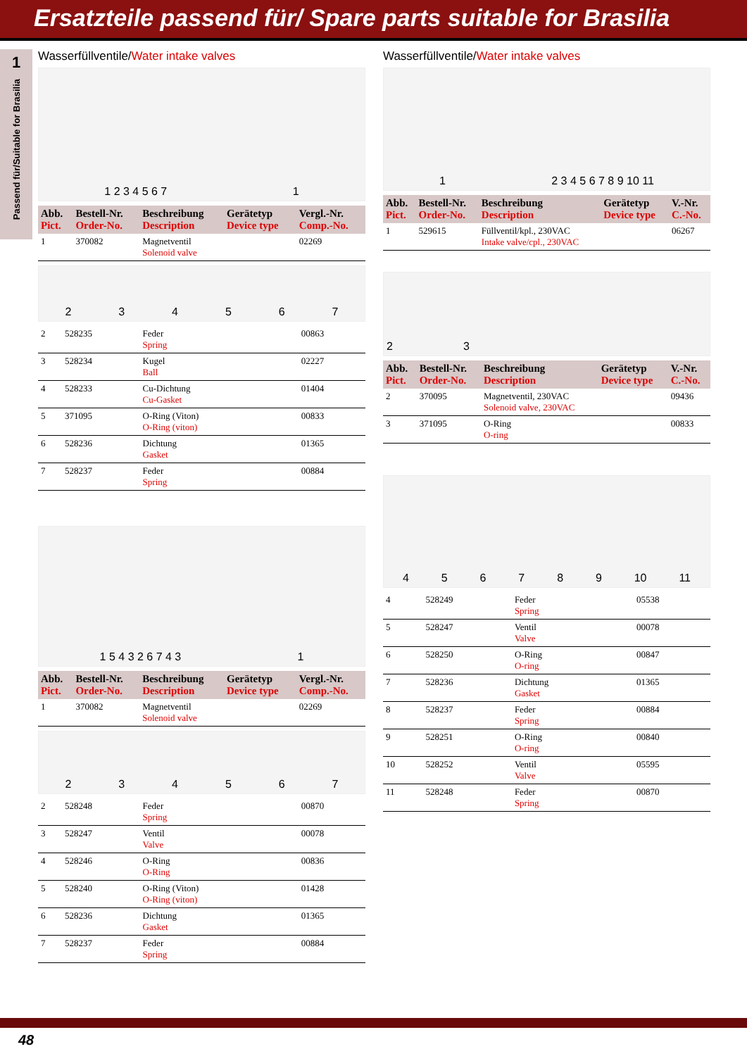Ersatzteile passend für/ Spare parts suitable for Brasilia
1
Passend für/Suitable for Brasilia
Wasserfüllventile/Water intake valves
1 2 3 4 5 6 7 1
| Abb. Pict. | Bestell-Nr. Order-No. | Beschreibung Description | Gerätetyp Device type | Vergl.-Nr. Comp.-No. |
| --- | --- | --- | --- | --- |
| 1 | 370082 | Magnetventil Solenoid valve | | 02269 |
234567
| 2 | 528235 | Feder Spring | | 00863 |
| 3 | 528234 | Kugel Ball | | 02227 |
| 4 | 528233 | Cu-Dichtung Cu-Gasket | | 01404 |
| 5 | 371095 | O-Ring (Viton) O-Ring (viton) | | 00833 |
| 6 | 528236 | Dichtung Gasket | | 01365 |
| 7 | 528237 | Feder Spring | | 00884 |
1 5 4 3 2 6 7 4 3 1
| Abb. Pict. | Bestell-Nr. Order-No. | Beschreibung Description | Gerätetyp Device type | Vergl.-Nr. Comp.-No. |
| --- | --- | --- | --- | --- |
| 1 | 370082 | Magnetventil Solenoid valve | | 02269 |
234567
| 2 | 528248 | Feder Spring | | 00870 |
| 3 | 528247 | Ventil Valve | | 00078 |
| 4 | 528246 | O-Ring O-Ring | | 00836 |
| 5 | 528240 | O-Ring (Viton) O-Ring (viton) | | 01428 |
| 6 | 528236 | Dichtung Gasket | | 01365 |
| 7 | 528237 | Feder Spring | | 00884 |
Wasserfüllventile/Water intake valves
1 2 3 4 5 6 7 8 9 10 11
| Abb. Pict. | Bestell-Nr. Order-No. | Beschreibung Description | Gerätetyp Device type | V.-Nr. C.-No. |
| --- | --- | --- | --- | --- |
| 1 | 529615 | Füllventil/kpl., 230VAC Intake valve/cpl., 230VAC | | 06267 |
23
| Abb. Pict. | Bestell-Nr. Order-No. | Beschreibung Description | Gerätetyp Device type | V.-Nr. C.-No. |
| --- | --- | --- | --- | --- |
| 2 | 370095 | Magnetventil, 230VAC Solenoid valve, 230VAC | | 09436 |
| 3 | 371095 | O-Ring O-ring | | 00833 |
456789 10 11
| 4 | 528249 | Feder Spring | | 05538 |
| 5 | 528247 | Ventil Valve | | 00078 |
| 6 | 528250 | O-Ring O-ring | | 00847 |
| 7 | 528236 | Dichtung Gasket | | 01365 |
| 8 | 528237 | Feder Spring | | 00884 |
| 9 | 528251 | O-Ring O-ring | | 00840 |
| 10 | 528252 | Ventil Valve | | 05595 |
| 11 | 528248 | Feder Spring | | 00870 |
48